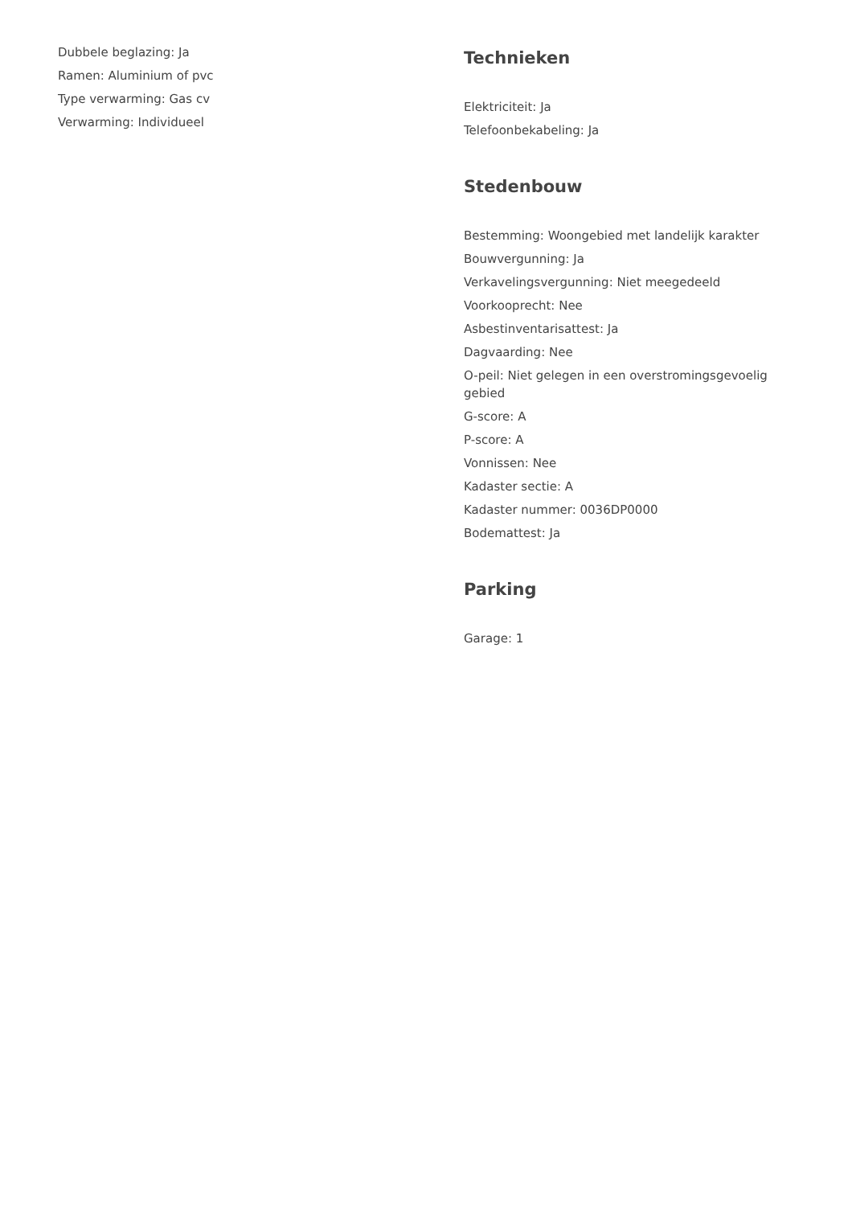Dubbele beglazing: Ja
Ramen: Aluminium of pvc
Type verwarming: Gas cv
Verwarming: Individueel
Technieken
Elektriciteit: Ja
Telefoonbekabeling: Ja
Stedenbouw
Bestemming: Woongebied met landelijk karakter
Bouwvergunning: Ja
Verkavelingsvergunning: Niet meegedeeld
Voorkooprecht: Nee
Asbestinventarisattest: Ja
Dagvaarding: Nee
O-peil: Niet gelegen in een overstromingsgevoelig gebied
G-score: A
P-score: A
Vonnissen: Nee
Kadaster sectie: A
Kadaster nummer: 0036DP0000
Bodemattest: Ja
Parking
Garage: 1